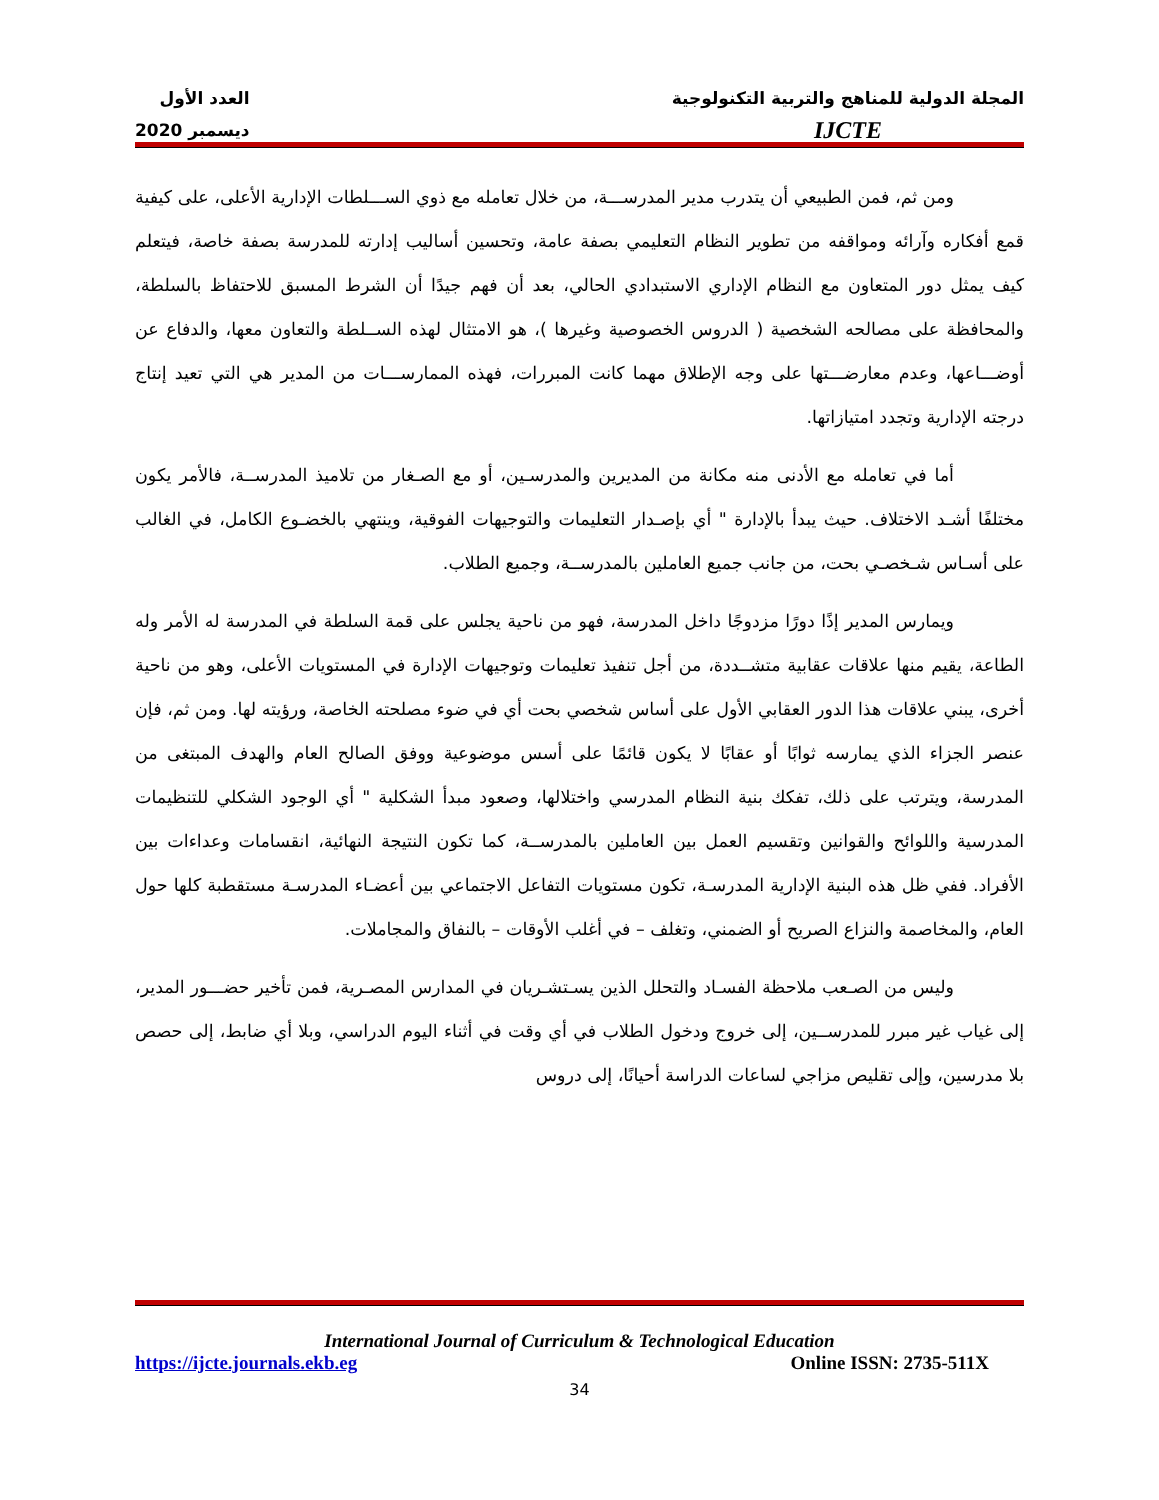المجلة الدولية للمناهج والتربية التكنولوجية
IJCTE
العدد الأول
ديسمبر 2020
ومن ثم، فمن الطبيعي أن يتدرب مدير المدرســـة، من خلال تعامله مع ذوي الســـلطات الإدارية الأعلى، على كيفية قمع أفكاره وآرائه ومواقفه من تطوير النظام التعليمي بصفة عامة، وتحسين أساليب إدارته للمدرسة بصفة خاصة، فيتعلم كيف يمثل دور المتعاون مع النظام الإداري الاستبدادي الحالي، بعد أن فهم جيدًا أن الشرط المسبق للاحتفاظ بالسلطة، والمحافظة على مصالحه الشخصية ( الدروس الخصوصية وغيرها )، هو الامتثال لهذه الســلطة والتعاون معها، والدفاع عن أوضـــاعها، وعدم معارضـــتها على وجه الإطلاق مهما كانت المبررات، فهذه الممارســـات من المدير هي التي تعيد إنتاج درجته الإدارية وتجدد امتيازاتها.
أما في تعامله مع الأدنى منه مكانة من المديرين والمدرسـين، أو مع الصـغار من تلاميذ المدرســة، فالأمر يكون مختلفًا أشـد الاختلاف. حيث يبدأ بالإدارة " أي بإصـدار التعليمات والتوجيهات الفوقية، وينتهي بالخضـوع الكامل، في الغالب على أسـاس شـخصـي بحت، من جانب جميع العاملين بالمدرســة، وجميع الطلاب.
ويمارس المدير إذًا دورًا مزدوجًا داخل المدرسة، فهو من ناحية يجلس على قمة السلطة في المدرسة له الأمر وله الطاعة، يقيم منها علاقات عقابية متشــددة، من أجل تنفيذ تعليمات وتوجيهات الإدارة في المستويات الأعلى، وهو من ناحية أخرى، يبني علاقات هذا الدور العقابي الأول على أساس شخصي بحت أي في ضوء مصلحته الخاصة، ورؤيته لها. ومن ثم، فإن عنصر الجزاء الذي يمارسه ثوابًا أو عقابًا لا يكون قائمًا على أسس موضوعية ووفق الصالح العام والهدف المبتغى من المدرسة، ويترتب على ذلك، تفكك بنية النظام المدرسي واختلالها، وصعود مبدأ الشكلية " أي الوجود الشكلي للتنظيمات المدرسية واللوائح والقوانين وتقسيم العمل بين العاملين بالمدرســة، كما تكون النتيجة النهائية، انقسامات وعداءات بين الأفراد. ففي ظل هذه البنية الإدارية المدرسـة، تكون مستويات التفاعل الاجتماعي بين أعضـاء المدرسـة مستقطبة كلها حول العام، والمخاصمة والنزاع الصريح أو الضمني، وتغلف – في أغلب الأوقات – بالنفاق والمجاملات.
وليس من الصـعب ملاحظة الفسـاد والتحلل الذين يسـتشـريان في المدارس المصـرية، فمن تأخير حضـــور المدير، إلى غياب غير مبرر للمدرســين، إلى خروج ودخول الطلاب في أي وقت في أثناء اليوم الدراسي، وبلا أي ضابط، إلى حصص بلا مدرسين، وإلى تقليص مزاجي لساعات الدراسة أحيانًا، إلى دروس
International Journal of Curriculum & Technological Education
https://ijcte.journals.ekb.eg Online ISSN: 2735-511X
34